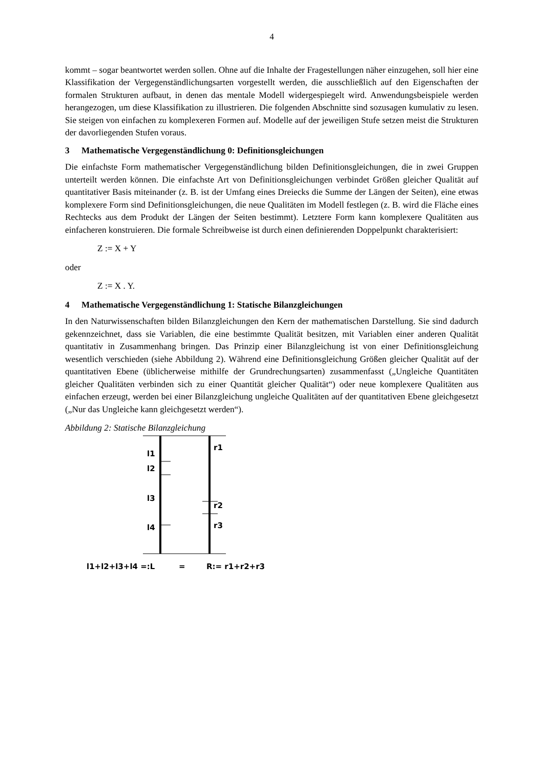4
kommt – sogar beantwortet werden sollen. Ohne auf die Inhalte der Fragestellungen näher einzugehen, soll hier eine Klassifikation der Vergegenständlichungsarten vorgestellt werden, die ausschließlich auf den Eigenschaften der formalen Strukturen aufbaut, in denen das mentale Modell widergespiegelt wird. Anwendungsbeispiele werden herangezogen, um diese Klassifikation zu illustrieren. Die folgenden Abschnitte sind sozusagen kumulativ zu lesen. Sie steigen von einfachen zu komplexeren Formen auf. Modelle auf der jeweiligen Stufe setzen meist die Strukturen der davorliegenden Stufen voraus.
3 Mathematische Vergegenständlichung 0: Definitionsgleichungen
Die einfachste Form mathematischer Vergegenständlichung bilden Definitionsgleichungen, die in zwei Gruppen unterteilt werden können. Die einfachste Art von Definitionsgleichungen verbindet Größen gleicher Qualität auf quantitativer Basis miteinander (z. B. ist der Umfang eines Dreiecks die Summe der Längen der Seiten), eine etwas komplexere Form sind Definitionsgleichungen, die neue Qualitäten im Modell festlegen (z. B. wird die Fläche eines Rechtecks aus dem Produkt der Längen der Seiten bestimmt). Letztere Form kann komplexere Qualitäten aus einfacheren konstruieren. Die formale Schreibweise ist durch einen definierenden Doppelpunkt charakterisiert:
Z := X + Y
oder
Z := X . Y.
4 Mathematische Vergegenständlichung 1: Statische Bilanzgleichungen
In den Naturwissenschaften bilden Bilanzgleichungen den Kern der mathematischen Darstellung. Sie sind dadurch gekennzeichnet, dass sie Variablen, die eine bestimmte Qualität besitzen, mit Variablen einer anderen Qualität quantitativ in Zusammenhang bringen. Das Prinzip einer Bilanzgleichung ist von einer Definitionsgleichung wesentlich verschieden (siehe Abbildung 2). Während eine Definitionsgleichung Größen gleicher Qualität auf der quantitativen Ebene (üblicherweise mithilfe der Grundrechungsarten) zusammenfasst („Ungleiche Quantitäten gleicher Qualitäten verbinden sich zu einer Quantität gleicher Qualität“) oder neue komplexere Qualitäten aus einfachen erzeugt, werden bei einer Bilanzgleichung ungleiche Qualitäten auf der quantitativen Ebene gleichgesetzt („Nur das Ungleiche kann gleichgesetzt werden“).
Abbildung 2: Statische Bilanzgleichung
l1
l2
l3
l4
r1
r2
r3
l1+l2+l3+l4 =:L
=
R:= r1+r2+r3